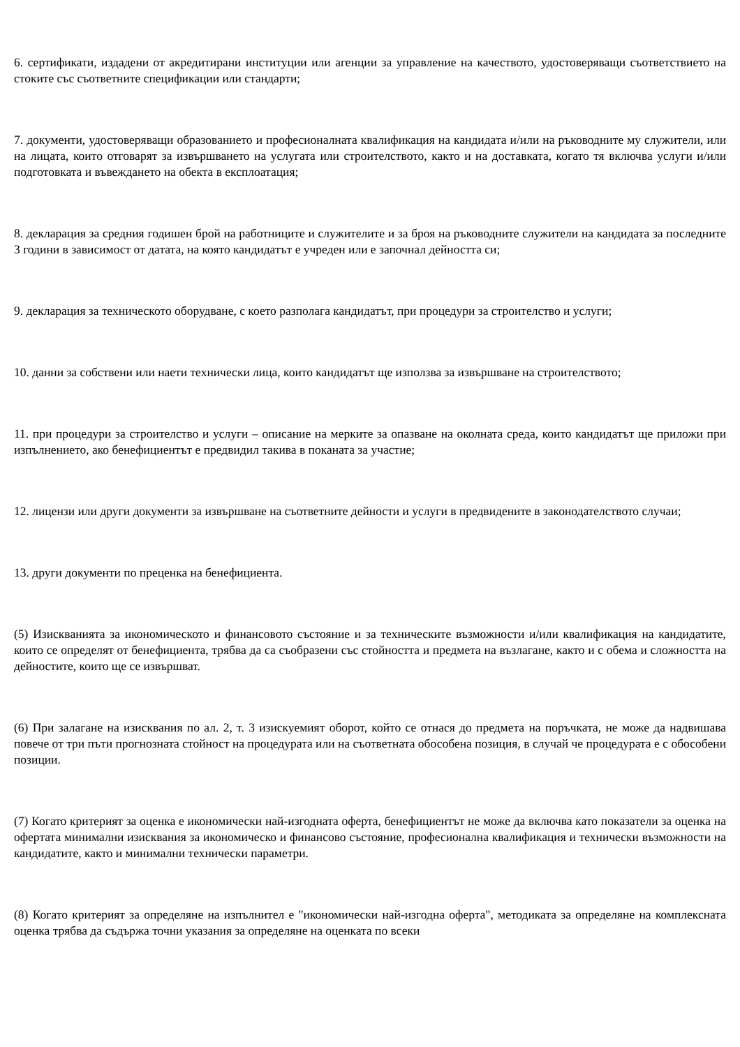6. сертификати, издадени от акредитирани институции или агенции за управление на качеството, удостоверяващи съответствието на стоките със съответните спецификации или стандарти;
7. документи, удостоверяващи образованието и професионалната квалификация на кандидата и/или на ръководните му служители, или на лицата, които отговарят за извършването на услугата или строителството, както и на доставката, когато тя включва услуги и/или подготовката и въвеждането на обекта в експлоатация;
8. декларация за средния годишен брой на работниците и служителите и за броя на ръководните служители на кандидата за последните 3 години в зависимост от датата, на която кандидатът е учреден или е започнал дейността си;
9. декларация за техническото оборудване, с което разполага кандидатът, при процедури за строителство и услуги;
10. данни за собствени или наети технически лица, които кандидатът ще използва за извършване на строителството;
11. при процедури за строителство и услуги – описание на мерките за опазване на околната среда, които кандидатът ще приложи при изпълнението, ако бенефициентът е предвидил такива в поканата за участие;
12. лицензи или други документи за извършване на съответните дейности и услуги в предвидените в законодателството случаи;
13. други документи по преценка на бенефициента.
(5) Изискванията за икономическото и финансовото състояние и за техническите възможности и/или квалификация на кандидатите, които се определят от бенефициента, трябва да са съобразени със стойността и предмета на възлагане, както и с обема и сложността на дейностите, които ще се извършват.
(6) При залагане на изисквания по ал. 2, т. 3 изискуемият оборот, който се отнася до предмета на поръчката, не може да надвишава повече от три пъти прогнозната стойност на процедурата или на съответната обособена позиция, в случай че процедурата е с обособени позиции.
(7) Когато критерият за оценка е икономически най-изгодната оферта, бенефициентът не може да включва като показатели за оценка на офертата минимални изисквания за икономическо и финансово състояние, професионална квалификация и технически възможности на кандидатите, както и минимални технически параметри.
(8) Когато критерият за определяне на изпълнител е "икономически най-изгодна оферта", методиката за определяне на комплексната оценка трябва да съдържа точни указания за определяне на оценката по всеки